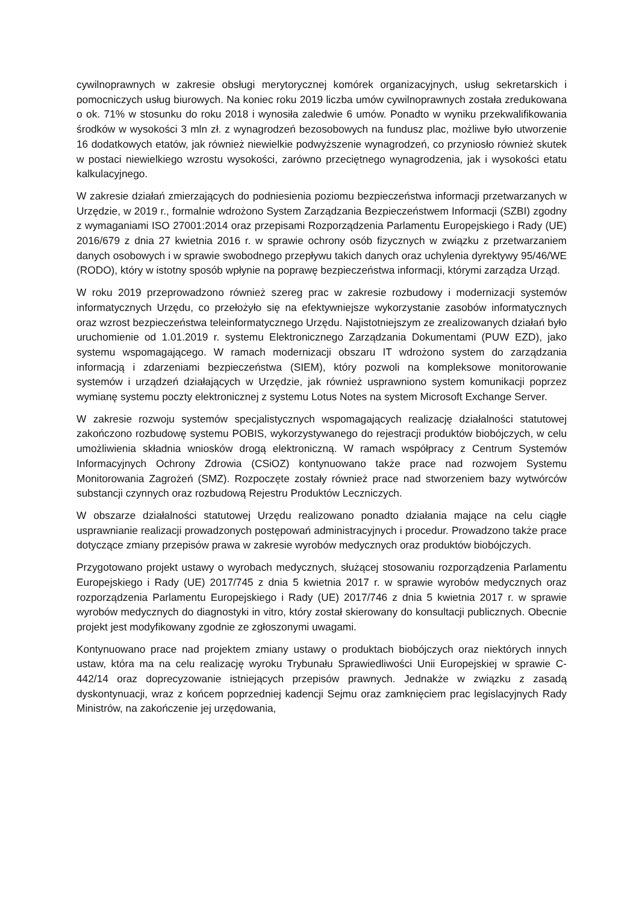cywilnoprawnych w zakresie obsługi merytorycznej komórek organizacyjnych, usług sekretarskich i pomocniczych usług biurowych. Na koniec roku 2019 liczba umów cywilnoprawnych została zredukowana o ok. 71% w stosunku do roku 2018 i wynosiła zaledwie 6 umów. Ponadto w wyniku przekwalifikowania środków w wysokości 3 mln zł. z wynagrodzeń bezosobowych na fundusz plac, możliwe było utworzenie 16 dodatkowych etatów, jak również niewielkie podwyższenie wynagrodzeń, co przyniosło również skutek w postaci niewielkiego wzrostu wysokości, zarówno przeciętnego wynagrodzenia, jak i wysokości etatu kalkulacyjnego.
W zakresie działań zmierzających do podniesienia poziomu bezpieczeństwa informacji przetwarzanych w Urzędzie, w 2019 r., formalnie wdrożono System Zarządzania Bezpieczeństwem Informacji (SZBI) zgodny z wymaganiami ISO 27001:2014 oraz przepisami Rozporządzenia Parlamentu Europejskiego i Rady (UE) 2016/679 z dnia 27 kwietnia 2016 r. w sprawie ochrony osób fizycznych w związku z przetwarzaniem danych osobowych i w sprawie swobodnego przepływu takich danych oraz uchylenia dyrektywy 95/46/WE (RODO), który w istotny sposób wpłynie na poprawę bezpieczeństwa informacji, którymi zarządza Urząd.
W roku 2019 przeprowadzono również szereg prac w zakresie rozbudowy i modernizacji systemów informatycznych Urzędu, co przełożyło się na efektywniejsze wykorzystanie zasobów informatycznych oraz wzrost bezpieczeństwa teleinformatycznego Urzędu. Najistotniejszym ze zrealizowanych działań było uruchomienie od 1.01.2019 r. systemu Elektronicznego Zarządzania Dokumentami (PUW EZD), jako systemu wspomagającego. W ramach modernizacji obszaru IT wdrożono system do zarządzania informacją i zdarzeniami bezpieczeństwa (SIEM), który pozwoli na kompleksowe monitorowanie systemów i urządzeń działających w Urzędzie, jak również usprawniono system komunikacji poprzez wymianę systemu poczty elektronicznej z systemu Lotus Notes na system Microsoft Exchange Server.
W zakresie rozwoju systemów specjalistycznych wspomagających realizację działalności statutowej zakończono rozbudowę systemu POBIS, wykorzystywanego do rejestracji produktów biobójczych, w celu umożliwienia składnia wniosków drogą elektroniczną. W ramach współpracy z Centrum Systemów Informacyjnych Ochrony Zdrowia (CSiOZ) kontynuowano także prace nad rozwojem Systemu Monitorowania Zagrożeń (SMZ). Rozpoczęte zostały również prace nad stworzeniem bazy wytwórców substancji czynnych oraz rozbudową Rejestru Produktów Leczniczych.
W obszarze działalności statutowej Urzędu realizowano ponadto działania mające na celu ciągłe usprawnianie realizacji prowadzonych postępowań administracyjnych i procedur. Prowadzono także prace dotyczące zmiany przepisów prawa w zakresie wyrobów medycznych oraz produktów biobójczych.
Przygotowano projekt ustawy o wyrobach medycznych, służącej stosowaniu rozporządzenia Parlamentu Europejskiego i Rady (UE) 2017/745 z dnia 5 kwietnia 2017 r. w sprawie wyrobów medycznych oraz rozporządzenia Parlamentu Europejskiego i Rady (UE) 2017/746 z dnia 5 kwietnia 2017 r. w sprawie wyrobów medycznych do diagnostyki in vitro, który został skierowany do konsultacji publicznych. Obecnie projekt jest modyfikowany zgodnie ze zgłoszonymi uwagami.
Kontynuowano prace nad projektem zmiany ustawy o produktach biobójczych oraz niektórych innych ustaw, która ma na celu realizację wyroku Trybunału Sprawiedliwości Unii Europejskiej w sprawie C-442/14 oraz doprecyzowanie istniejących przepisów prawnych. Jednakże w związku z zasadą dyskontynuacji, wraz z końcem poprzedniej kadencji Sejmu oraz zamknięciem prac legislacyjnych Rady Ministrów, na zakończenie jej urzędowania,